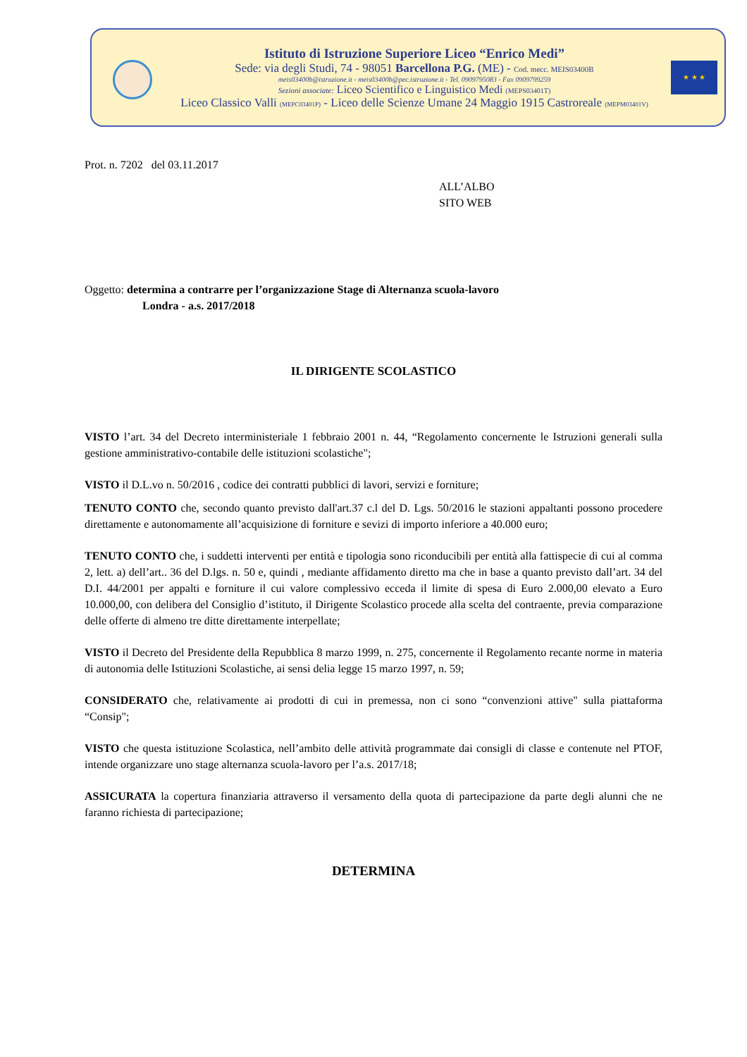Istituto di Istruzione Superiore Liceo “Enrico Medi”
Sede: via degli Studi, 74 - 98051 Barcellona P.G. (ME) - Cod. mecc. MEIS03400B
meis03400b@istruzione.it - meis03400b@pec.istruzione.it - Tel. 0909795083 - Fax 0909799259
Sezioni associate: Liceo Scientifico e Linguistico Medi (MEPS03401T)
Liceo Classico Valli (MEPC03401P) - Liceo delle Scienze Umane 24 Maggio 1915 Castroreale (MEPM03401V)
★ ★ ★
Prot. n. 7202 del 03.11.2017
ALL’ALBO
SITO WEB
Oggetto: determina a contrarre per l’organizzazione Stage di Alternanza scuola-lavoro
Londra - a.s. 2017/2018
IL DIRIGENTE SCOLASTICO
VISTO l’art. 34 del Decreto interministeriale 1 febbraio 2001 n. 44, “Regolamento concernente le Istruzioni generali sulla gestione amministrativo-contabile delle istituzioni scolastiche";
VISTO il D.L.vo n. 50/2016 , codice dei contratti pubblici di lavori, servizi e forniture;
TENUTO CONTO che, secondo quanto previsto dall'art.37 c.l del D. Lgs. 50/2016 le stazioni appaltanti possono procedere direttamente e autonomamente all’acquisizione di forniture e sevizi di importo inferiore a 40.000 euro;
TENUTO CONTO che, i suddetti interventi per entità e tipologia sono riconducibili per entità alla fattispecie di cui al comma 2, lett. a) dell’art.. 36 del D.lgs. n. 50 e, quindi , mediante affidamento diretto ma che in base a quanto previsto dall’art. 34 del D.I. 44/2001 per appalti e forniture il cui valore complessivo ecceda il limite di spesa di Euro 2.000,00 elevato a Euro 10.000,00, con delibera del Consiglio d’istituto, il Dirigente Scolastico procede alla scelta del contraente, previa comparazione delle offerte di almeno tre ditte direttamente interpellate;
VISTO il Decreto del Presidente della Repubblica 8 marzo 1999, n. 275, concernente il Regolamento recante norme in materia di autonomia delle Istituzioni Scolastiche, ai sensi delia legge 15 marzo 1997, n. 59;
CONSIDERATO che, relativamente ai prodotti di cui in premessa, non ci sono “convenzioni attive" sulla piattaforma “Consip";
VISTO che questa istituzione Scolastica, nell’ambito delle attività programmate dai consigli di classe e contenute nel PTOF, intende organizzare uno stage alternanza scuola-lavoro per l’a.s. 2017/18;
ASSICURATA la copertura finanziaria attraverso il versamento della quota di partecipazione da parte degli alunni che ne faranno richiesta di partecipazione;
DETERMINA